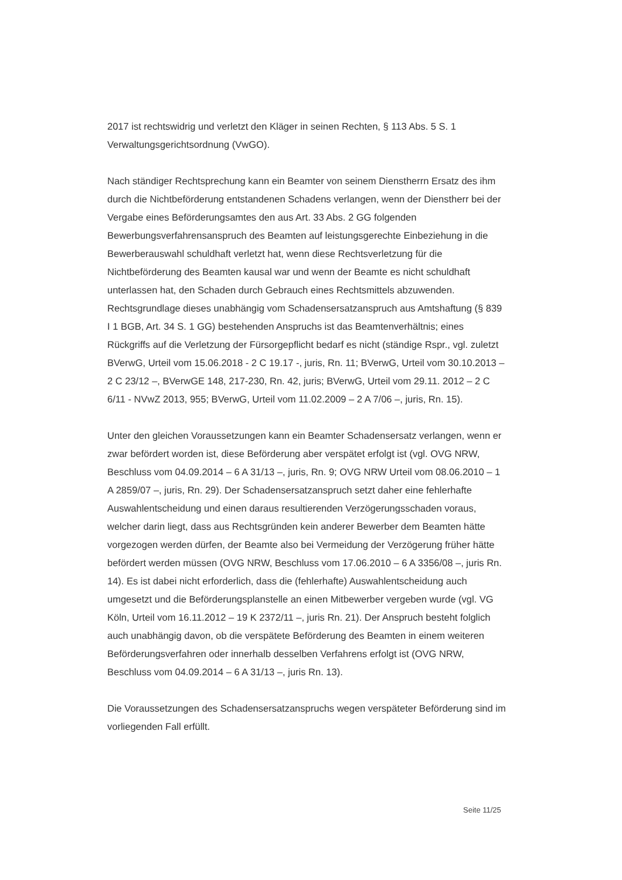2017 ist rechtswidrig und verletzt den Kläger in seinen Rechten, § 113 Abs. 5 S. 1 Verwaltungsgerichtsordnung (VwGO).
Nach ständiger Rechtsprechung kann ein Beamter von seinem Dienstherrn Ersatz des ihm durch die Nichtbeförderung entstandenen Schadens verlangen, wenn der Dienstherr bei der Vergabe eines Beförderungsamtes den aus Art. 33 Abs. 2 GG folgenden Bewerbungsverfahrensanspruch des Beamten auf leistungsgerechte Einbeziehung in die Bewerberauswahl schuldhaft verletzt hat, wenn diese Rechtsverletzung für die Nichtbeförderung des Beamten kausal war und wenn der Beamte es nicht schuldhaft unterlassen hat, den Schaden durch Gebrauch eines Rechtsmittels abzuwenden. Rechtsgrundlage dieses unabhängig vom Schadensersatzanspruch aus Amtshaftung (§ 839 I 1 BGB, Art. 34 S. 1 GG) bestehenden Anspruchs ist das Beamtenverhältnis; eines Rückgriffs auf die Verletzung der Fürsorgepflicht bedarf es nicht (ständige Rspr., vgl. zuletzt BVerwG, Urteil vom 15.06.2018 - 2 C 19.17 -, juris, Rn. 11; BVerwG, Urteil vom 30.10.2013 – 2 C 23/12 –, BVerwGE 148, 217-230, Rn. 42, juris; BVerwG, Urteil vom 29.11. 2012 – 2 C 6/11 - NVwZ 2013, 955; BVerwG, Urteil vom 11.02.2009 – 2 A 7/06 –, juris, Rn. 15).
Unter den gleichen Voraussetzungen kann ein Beamter Schadensersatz verlangen, wenn er zwar befördert worden ist, diese Beförderung aber verspätet erfolgt ist (vgl. OVG NRW, Beschluss vom 04.09.2014 – 6 A 31/13 –, juris, Rn. 9; OVG NRW Urteil vom 08.06.2010 – 1 A 2859/07 –, juris, Rn. 29). Der Schadensersatzanspruch setzt daher eine fehlerhafte Auswahlentscheidung und einen daraus resultierenden Verzögerungsschaden voraus, welcher darin liegt, dass aus Rechtsgründen kein anderer Bewerber dem Beamten hätte vorgezogen werden dürfen, der Beamte also bei Vermeidung der Verzögerung früher hätte befördert werden müssen (OVG NRW, Beschluss vom 17.06.2010 – 6 A 3356/08 –, juris Rn. 14). Es ist dabei nicht erforderlich, dass die (fehlerhafte) Auswahlentscheidung auch umgesetzt und die Beförderungsplanstelle an einen Mitbewerber vergeben wurde (vgl. VG Köln, Urteil vom 16.11.2012 – 19 K 2372/11 –, juris Rn. 21). Der Anspruch besteht folglich auch unabhängig davon, ob die verspätete Beförderung des Beamten in einem weiteren Beförderungsverfahren oder innerhalb desselben Verfahrens erfolgt ist (OVG NRW, Beschluss vom 04.09.2014 – 6 A 31/13 –, juris Rn. 13).
Die Voraussetzungen des Schadensersatzanspruchs wegen verspäteter Beförderung sind im vorliegenden Fall erfüllt.
Seite 11/25